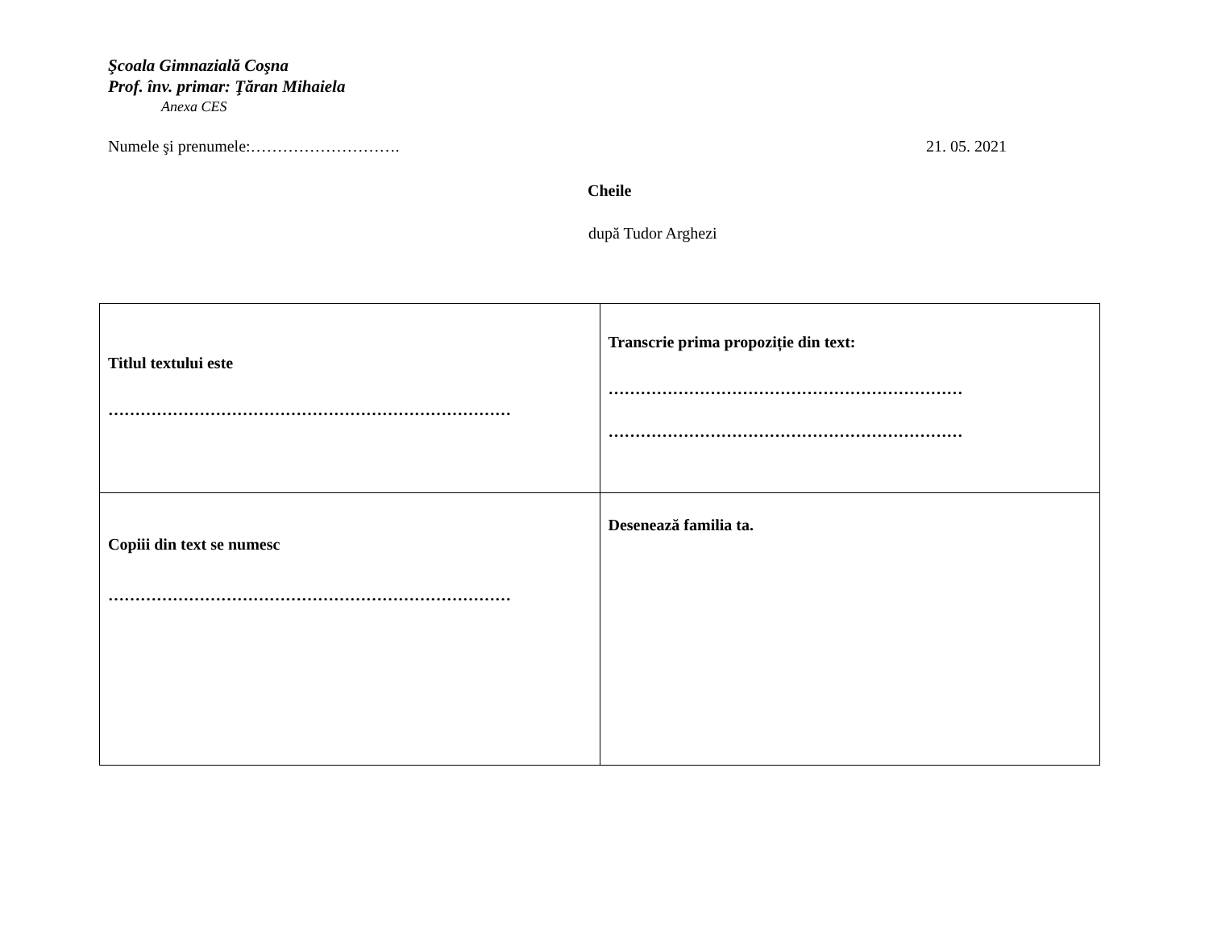Şcoala Gimnazială Coşna
Prof. înv. primar: Ţăran Mihaiela
Anexa CES
Numele şi prenumele:………………………. 21. 05. 2021
Cheile
după Tudor Arghezi
| Titlul textului este ………………………………………………………………… | Transcrie prima propoziție din text: ………………………………………………………… ………………………………………………………… |
| Copiii din text se numesc ………………………………………………………………… | Desenează familia ta. |